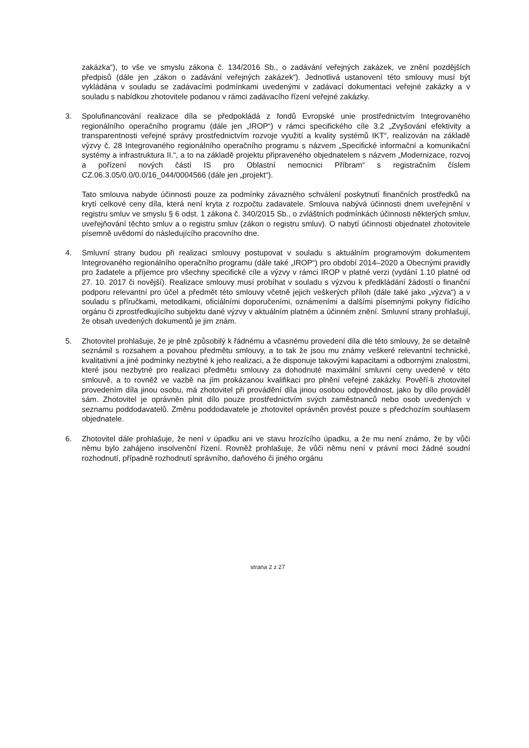zakázka“), to vše ve smyslu zákona č. 134/2016 Sb., o zadávání veřejných zakázek, ve znění pozdějších předpisů (dále jen „zákon o zadávání veřejných zakázek“). Jednotlivá ustanovení této smlouvy musí být vykládána v souladu se zadávacími podmínkami uvedenými v zadávací dokumentaci veřejné zakázky a v souladu s nabídkou zhotovitele podanou v rámci zadávacího řízení veřejné zakázky.
3. Spolufinancování realizace díla se předpokládá z fondů Evropské unie prostřednictvím Integrovaného regionálního operačního programu (dále jen „IROP“) v rámci specifického cíle 3.2 „Zvyšování efektivity a transparentnosti veřejné správy prostřednictvím rozvoje využití a kvality systémů IKT“, realizován na základě výzvy č. 28 Integrovaného regionálního operačního programu s názvem „Specifické informační a komunikační systémy a infrastruktura II.“, a to na základě projektu připraveného objednatelem s názvem „Modernizace, rozvoj a pořízení nových částí IS pro Oblastní nemocnici Příbram“ s registračním číslem CZ.06.3.05/0.0/0.0/16_044/0004566 (dále jen „projekt“).
Tato smlouva nabyde účinnosti pouze za podmínky závazného schválení poskytnutí finančních prostředků na krytí celkové ceny díla, která není kryta z rozpočtu zadavatele. Smlouva nabývá účinnosti dnem uveřejnění v registru smluv ve smyslu § 6 odst. 1 zákona č. 340/2015 Sb., o zvláštních podmínkách účinnosti některých smluv, uveřejňování těchto smluv a o registru smluv (zákon o registru smluv). O nabytí účinnosti objednatel zhotovitele písemně uvědomí do následujícího pracovního dne.
4. Smluvní strany budou při realizaci smlouvy postupovat v souladu s aktuálním programovým dokumentem Integrovaného regionálního operačního programu (dále také „IROP“) pro období 2014–2020 a Obecnými pravidly pro žadatele a příjemce pro všechny specifické cíle a výzvy v rámci IROP v platné verzi (vydání 1.10 platné od 27. 10. 2017 či novější). Realizace smlouvy musí probíhat v souladu s výzvou k předkládání žádostí o finanční podporu relevantní pro účel a předmět této smlouvy včetně jejich veškerých příloh (dále také jako „výzva“) a v souladu s příručkami, metodikami, oficiálními doporučeními, oznámeními a dalšími písemnými pokyny řídícího orgánu či zprostředkujícího subjektu dané výzvy v aktuálním platném a účinném znění. Smluvní strany prohlašují, že obsah uvedených dokumentů je jim znám.
5. Zhotovitel prohlašuje, že je plně způsobilý k řádnému a včasnému provedení díla dle této smlouvy, že se detailně seznámil s rozsahem a povahou předmětu smlouvy, a to tak že jsou mu známy veškeré relevantní technické, kvalitativní a jiné podmínky nezbytné k jeho realizaci, a že disponuje takovými kapacitami a odbornými znalostmi, které jsou nezbytné pro realizaci předmětu smlouvy za dohodnuté maximální smluvní ceny uvedené v této smlouvě, a to rovněž ve vazbě na jím prokázanou kvalifikaci pro plnění veřejné zakázky. Pověří-li zhotovitel provedením díla jinou osobu, má zhotovitel při provádění díla jinou osobou odpovědnost, jako by dílo prováděl sám. Zhotovitel je oprávněn plnit dílo pouze prostřednictvím svých zaměstnanců nebo osob uvedených v seznamu poddodavatelů. Změnu poddodavatele je zhotovitel oprávněn provést pouze s předchozím souhlasem objednatele.
6. Zhotovitel dále prohlašuje, že není v úpadku ani ve stavu hrozícího úpadku, a že mu není známo, že by vůči němu bylo zahájeno insolvenční řízení. Rovněž prohlašuje, že vůči němu není v právní moci žádné soudní rozhodnutí, případně rozhodnutí správního, daňového či jiného orgánu
strana 2 z 27